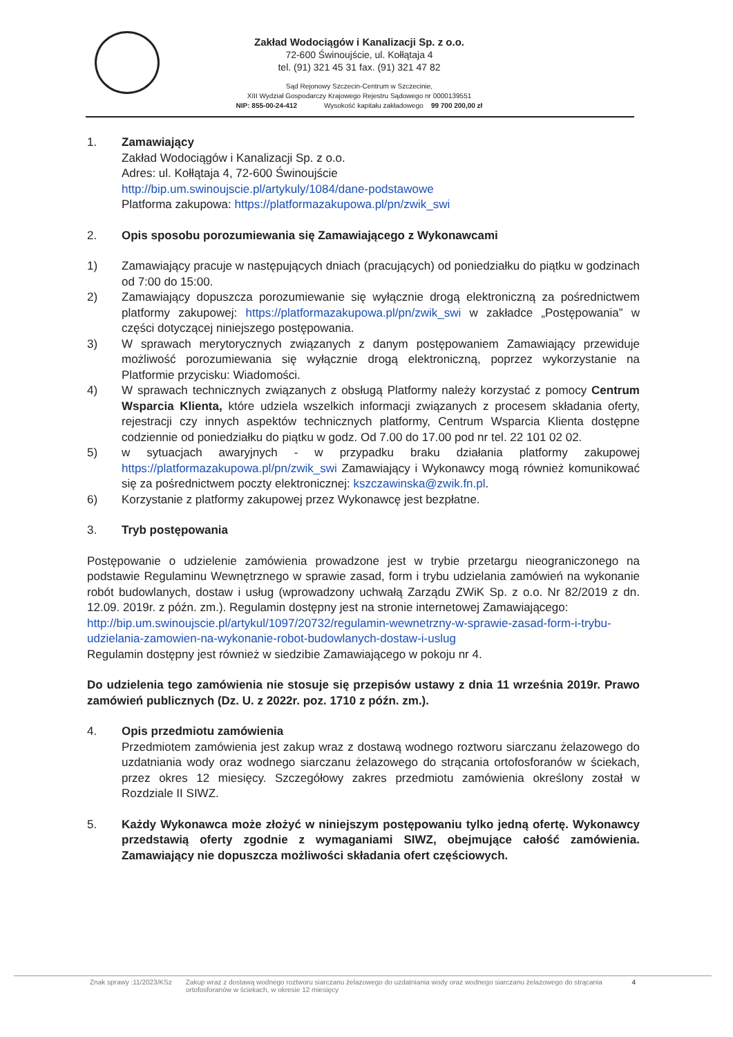Zakład Wodociągów i Kanalizacji Sp. z o.o.
72-600 Świnoujście, ul. Kołłątaja 4
tel. (91) 321 45 31 fax. (91) 321 47 82
Sąd Rejonowy Szczecin-Centrum w Szczecinie,
XIII Wydział Gospodarczy Krajowego Rejestru Sądowego nr 0000139551
NIP: 855-00-24-412 Wysokość kapitału zakładowego 99 700 200,00 zł
1. Zamawiający
Zakład Wodociągów i Kanalizacji Sp. z o.o.
Adres: ul. Kołłątaja 4, 72-600 Świnoujście
http://bip.um.swinoujscie.pl/artykuly/1084/dane-podstawowe
Platforma zakupowa: https://platformazakupowa.pl/pn/zwik_swi
2. Opis sposobu porozumiewania się Zamawiającego z Wykonawcami
1) Zamawiający pracuje w następujących dniach (pracujących) od poniedziałku do piątku w godzinach od 7:00 do 15:00.
2) Zamawiający dopuszcza porozumiewanie się wyłącznie drogą elektroniczną za pośrednictwem platformy zakupowej: https://platformazakupowa.pl/pn/zwik_swi w zakładce „Postępowania” w części dotyczącej niniejszego postępowania.
3) W sprawach merytorycznych związanych z danym postępowaniem Zamawiający przewiduje możliwość porozumiewania się wyłącznie drogą elektroniczną, poprzez wykorzystanie na Platformie przycisku: Wiadomości.
4) W sprawach technicznych związanych z obsługą Platformy należy korzystać z pomocy Centrum Wsparcia Klienta, które udziela wszelkich informacji związanych z procesem składania oferty, rejestracji czy innych aspektów technicznych platformy, Centrum Wsparcia Klienta dostępne codziennie od poniedziałku do piątku w godz. Od 7.00 do 17.00 pod nr tel. 22 101 02 02.
5) w sytuacjach awaryjnych - w przypadku braku działania platformy zakupowej https://platformazakupowa.pl/pn/zwik_swi Zamawiający i Wykonawcy mogą również komunikować się za pośrednictwem poczty elektronicznej: kszczawinska@zwik.fn.pl.
6) Korzystanie z platformy zakupowej przez Wykonawcę jest bezpłatne.
3. Tryb postępowania
Postępowanie o udzielenie zamówienia prowadzone jest w trybie przetargu nieograniczonego na podstawie Regulaminu Wewnętrznego w sprawie zasad, form i trybu udzielania zamówień na wykonanie robót budowlanych, dostaw i usług (wprowadzony uchwałą Zarządu ZWiK Sp. z o.o. Nr 82/2019 z dn. 12.09. 2019r. z późn. zm.). Regulamin dostępny jest na stronie internetowej Zamawiającego:
http://bip.um.swinoujscie.pl/artykul/1097/20732/regulamin-wewnetrzny-w-sprawie-zasad-form-i-trybu-udzielania-zamowien-na-wykonanie-robot-budowlanych-dostaw-i-uslug
Regulamin dostępny jest również w siedzibie Zamawiającego w pokoju nr 4.
Do udzielenia tego zamówienia nie stosuje się przepisów ustawy z dnia 11 września 2019r. Prawo zamówień publicznych (Dz. U. z 2022r. poz. 1710 z późn. zm.).
4. Opis przedmiotu zamówienia
Przedmiotem zamówienia jest zakup wraz z dostawą wodnego roztworu siarczanu żelazowego do uzdatniania wody oraz wodnego siarczanu żelazowego do strącania ortofosforanów w ściekach, przez okres 12 miesięcy. Szczegółowy zakres przedmiotu zamówienia określony został w Rozdziale II SIWZ.
5. Każdy Wykonawca może złożyć w niniejszym postępowaniu tylko jedną ofertę. Wykonawcy przedstawią oferty zgodnie z wymaganiami SIWZ, obejmujące całość zamówienia. Zamawiający nie dopuszcza możliwości składania ofert częściowych.
Znak sprawy :11/2023/KSz Zakup wraz z dostawą wodnego roztworu siarczanu żelazowego do uzdatniania wody oraz wodnego siarczanu żelazowego do strącania ortofosforanów w ściekach, w okresie 12 miesięcy 4